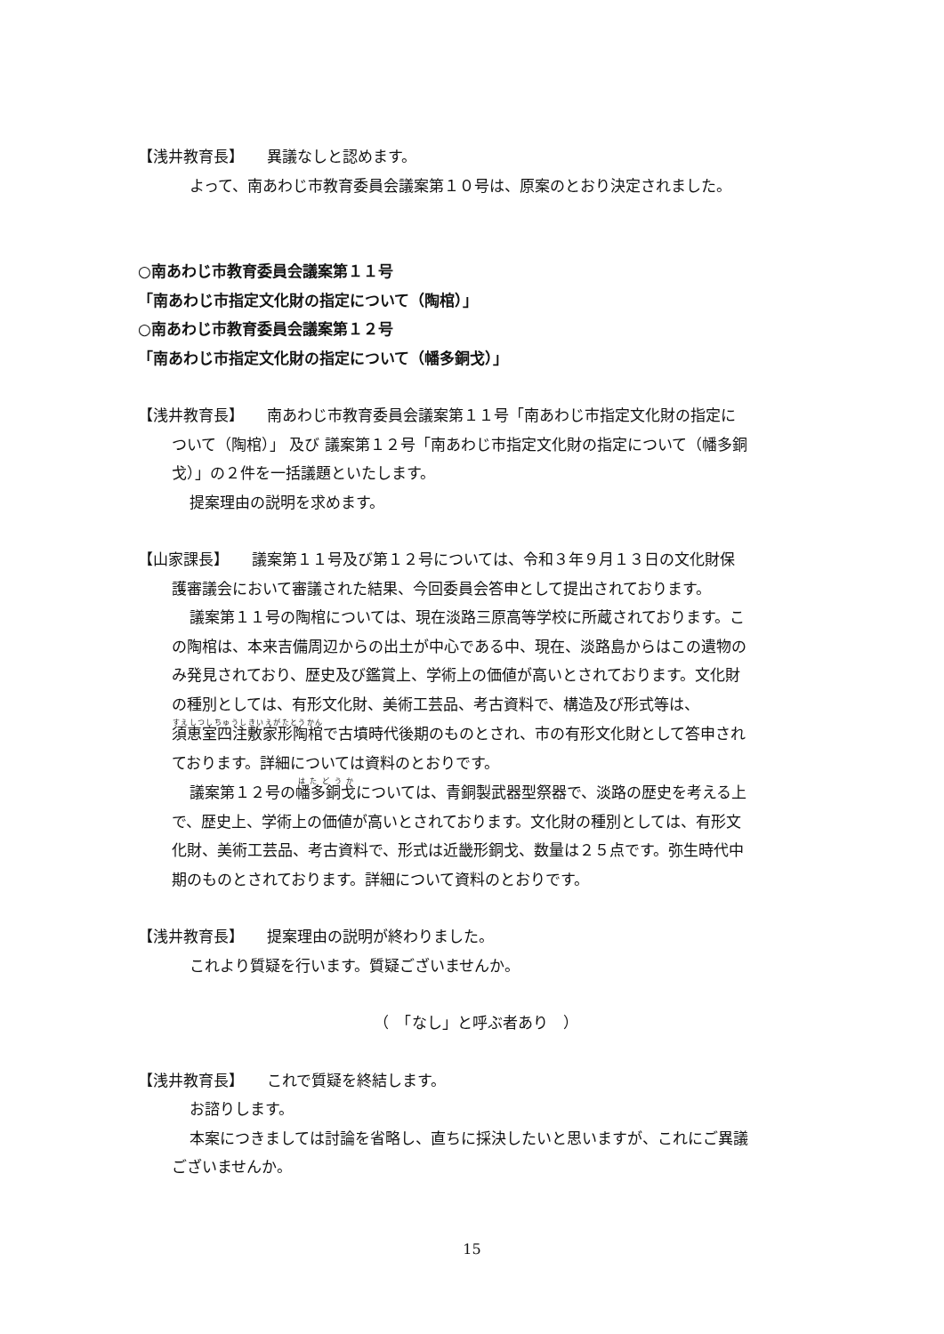【浅井教育長】　　異議なしと認めます。
よって、南あわじ市教育委員会議案第１０号は、原案のとおり決定されました。
○南あわじ市教育委員会議案第１１号
「南あわじ市指定文化財の指定について（陶棺）」
○南あわじ市教育委員会議案第１２号
「南あわじ市指定文化財の指定について（幡多銅戈）」
【浅井教育長】　　南あわじ市教育委員会議案第１１号「南あわじ市指定文化財の指定に
ついて（陶棺）」 及び 議案第１２号「南あわじ市指定文化財の指定について（幡多銅
戈）」の２件を一括議題といたします。
提案理由の説明を求めます。
【山家課長】　　議案第１１号及び第１２号については、令和３年９月１３日の文化財保
護審議会において審議された結果、今回委員会答申として提出されております。
議案第１１号の陶棺については、現在淡路三原高等学校に所蔵されております。こ
の陶棺は、本来吉備周辺からの出土が中心である中、現在、淡路島からはこの遺物の
み発見されており、歴史及び鑑賞上、学術上の価値が高いとされております。文化財
の種別としては、有形文化財、美術工芸品、考古資料で、構造及び形式等は、
須恵室四注敷家形陶棺で古墳時代後期のものとされ、市の有形文化財として答申され
ております。詳細については資料のとおりです。
議案第１２号の幡多銅戈については、青銅製武器型祭器で、淡路の歴史を考える上
で、歴史上、学術上の価値が高いとされております。文化財の種別としては、有形文
化財、美術工芸品、考古資料で、形式は近畿形銅戈、数量は２５点です。弥生時代中
期のものとされております。詳細について資料のとおりです。
【浅井教育長】　　提案理由の説明が終わりました。
これより質疑を行います。質疑ございませんか。
（　「なし」と呼ぶ者あり　）
【浅井教育長】　　これで質疑を終結します。
お諮りします。
本案につきましては討論を省略し、直ちに採決したいと思いますが、これにご異議
ございませんか。
15